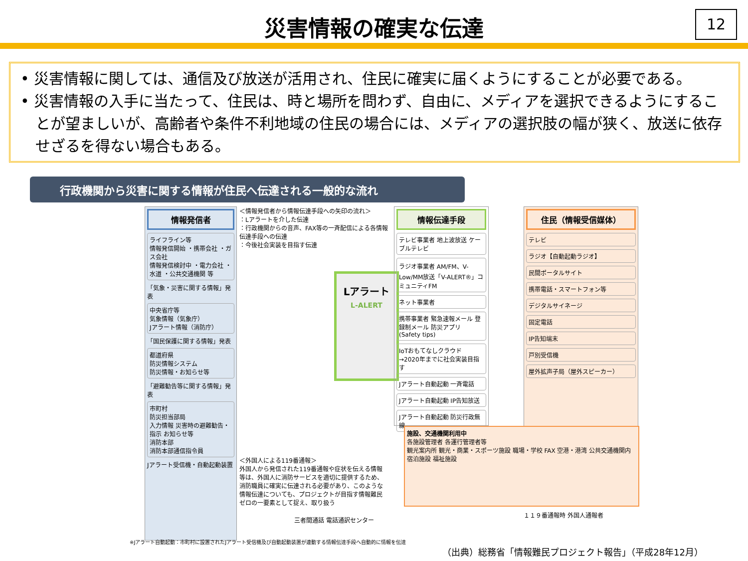12
災害情報の確実な伝達
• 災害情報に関しては、通信及び放送が活用され、住民に確実に届くようにすることが必要である。
• 災害情報の入手に当たって、住民は、時と場所を問わず、自由に、メディアを選択できるようにすることが望ましいが、高齢者や条件不利地域の住民の場合には、メディアの選択肢の幅が狭く、放送に依存せざるを得ない場合もある。
行政機関から災害に関する情報が住民へ伝達される一般的な流れ
情報発信者
ライフライン等
情報発信開始 ・携帯会社 ・ガス会社
情報発信検討中 ・電力会社 ・水道 ・公共交通機関 等
「気象・災害に関する情報」発表
中央省庁等
気象情報（気象庁）
Jアラート情報（消防庁）
「国民保護に関する情報」発表
都道府県
防災情報システム
防災情報・お知らせ等
「避難勧告等に関する情報」発表
市町村
防災担当部局
入力情報 災害時の避難勧告・指示 お知らせ等
消防本部
消防本部通信指令員
Jアラート受信機・自動起動装置
＜情報発信者から情報伝達手段への矢印の流れ＞
：Lアラートを介した伝達
：行政機関からの音声、FAX等の一斉配信による各情報伝達手段への伝達
：今後社会実装を目指す伝達
Lアラート
L-ALERT
情報伝達手段
テレビ事業者 地上波放送 ケーブルテレビ
ラジオ事業者 AM/FM、V-Low/MM放送「V-ALERT®」コミュニティFM
ネット事業者
携帯事業者 緊急速報メール 登録制メール 防災アプリ (Safety tips)
IoTおもてなしクラウド →2020年までに社会実装目指す
Jアラート自動起動 一斉電話
Jアラート自動起動 IP告知放送
Jアラート自動起動 防災行政無線
住民（情報受信媒体）
テレビ
ラジオ【自動起動ラジオ】
民間ポータルサイト
携帯電話・スマートフォン等
デジタルサイネージ
固定電話
IP告知端末
戸別受信機
屋外拡声子局（屋外スピーカー）
施設、交通機関利用中
各施設管理者 各運行管理者等
観光案内所 観光・商業・スポーツ施設 職場・学校 FAX 空港・港湾 公共交通機関内 宿泊施設 福祉施設
＜外国人による119番通報＞
外国人から発信された119番通報や症状を伝える情報等は、外国人に消防サービスを適切に提供するため、消防職員に確実に伝達される必要があり、このような情報伝達についても、プロジェクトが目指す情報難民ゼロの一要素として捉え、取り扱う
三者間通話 電話通訳センター
１１９番通報時 外国人通報者
※Jアラート自動起動：市町村に設置されたJアラート受信機及び自動起動装置が連動する情報伝達手段へ自動的に情報を伝達
（出典）総務省「情報難民プロジェクト報告」（平成28年12月）